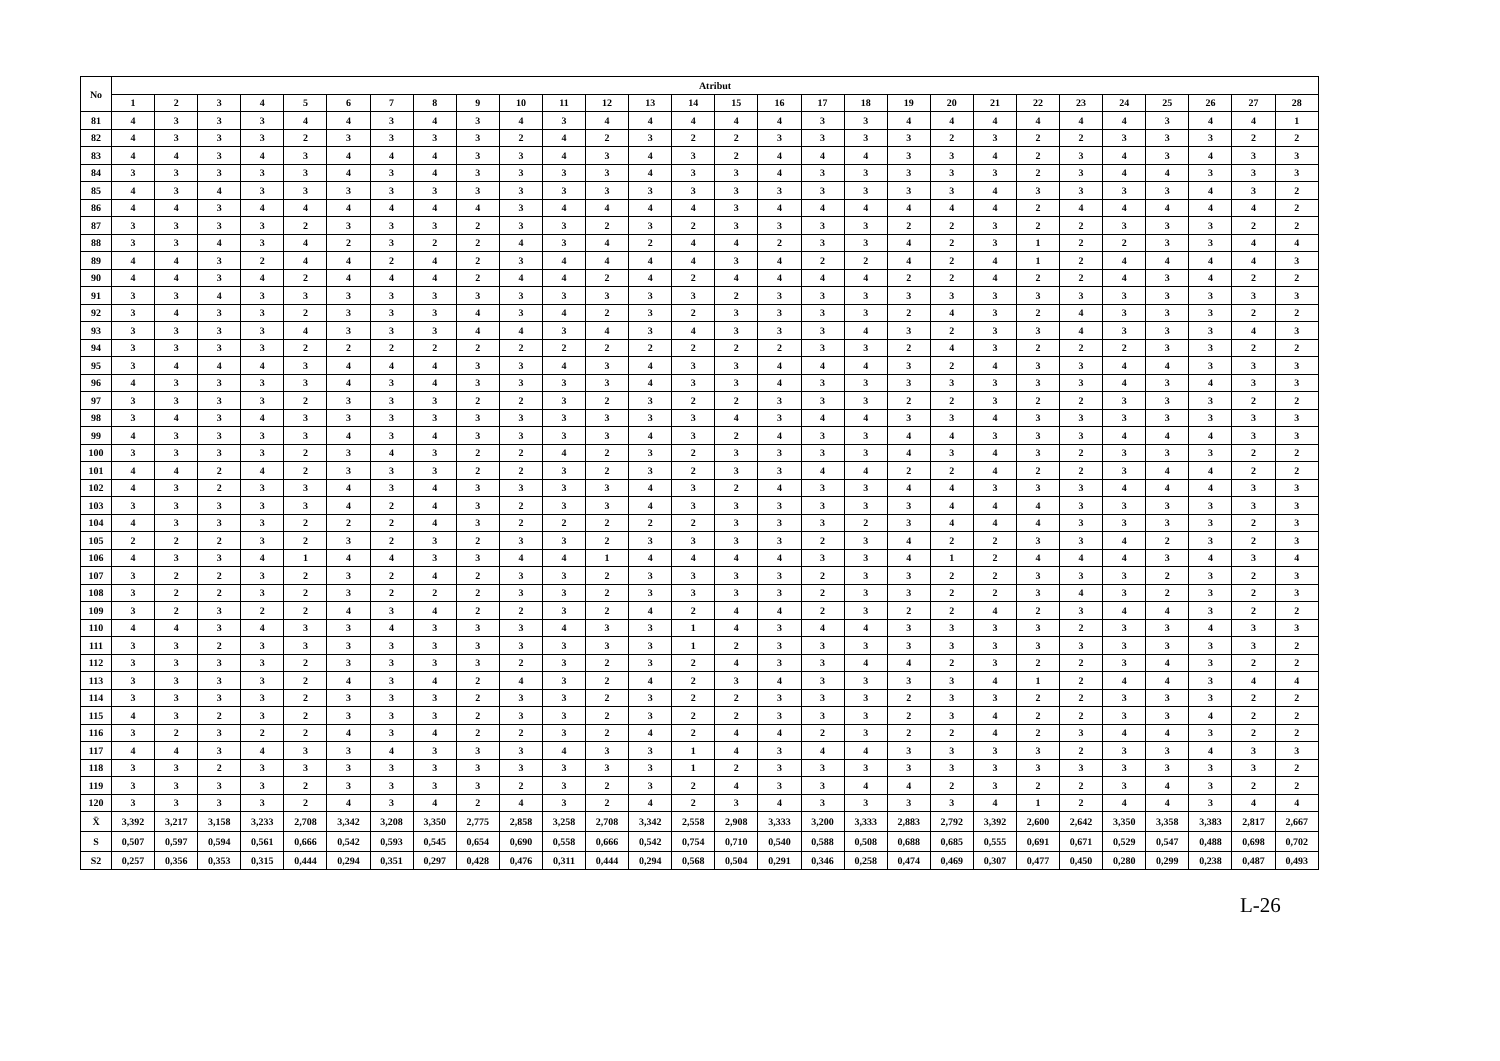| No | Atribut | | | | | | | | | | | | | | | | | | | | | | | | | | | |
| --- | --- | --- | --- | --- | --- | --- | --- | --- | --- | --- | --- | --- | --- | --- | --- | --- | --- | --- | --- | --- | --- | --- | --- | --- | --- | --- | --- | --- |
| | 1 | 2 | 3 | 4 | 5 | 6 | 7 | 8 | 9 | 10 | 11 | 12 | 13 | 14 | 15 | 16 | 17 | 18 | 19 | 20 | 21 | 22 | 23 | 24 | 25 | 26 | 27 | 28 |
| 81 | 4 | 3 | 3 | 3 | 4 | 4 | 3 | 4 | 3 | 4 | 3 | 4 | 4 | 4 | 4 | 4 | 3 | 3 | 4 | 4 | 4 | 4 | 4 | 4 | 3 | 4 | 4 | 1 |
| 82 | 4 | 3 | 3 | 3 | 2 | 3 | 3 | 3 | 3 | 2 | 4 | 2 | 3 | 2 | 2 | 3 | 3 | 3 | 3 | 2 | 3 | 2 | 2 | 3 | 3 | 3 | 2 | 2 |
| 83 | 4 | 4 | 3 | 4 | 3 | 4 | 4 | 4 | 3 | 3 | 4 | 3 | 4 | 3 | 2 | 4 | 4 | 4 | 3 | 3 | 4 | 2 | 3 | 4 | 3 | 4 | 3 | 3 |
| 84 | 3 | 3 | 3 | 3 | 3 | 4 | 3 | 4 | 3 | 3 | 3 | 3 | 4 | 3 | 3 | 4 | 3 | 3 | 3 | 3 | 3 | 2 | 3 | 4 | 4 | 3 | 3 | 3 |
| 85 | 4 | 3 | 4 | 3 | 3 | 3 | 3 | 3 | 3 | 3 | 3 | 3 | 3 | 3 | 3 | 3 | 3 | 3 | 3 | 3 | 4 | 3 | 3 | 3 | 3 | 4 | 3 | 2 |
| 86 | 4 | 4 | 3 | 4 | 4 | 4 | 4 | 4 | 4 | 3 | 4 | 4 | 4 | 4 | 3 | 4 | 4 | 4 | 4 | 4 | 4 | 2 | 4 | 4 | 4 | 4 | 4 | 2 |
| 87 | 3 | 3 | 3 | 3 | 2 | 3 | 3 | 3 | 2 | 3 | 3 | 2 | 3 | 2 | 3 | 3 | 3 | 3 | 2 | 2 | 3 | 2 | 2 | 3 | 3 | 3 | 2 | 2 |
| 88 | 3 | 3 | 4 | 3 | 4 | 2 | 3 | 2 | 2 | 4 | 3 | 4 | 2 | 4 | 4 | 2 | 3 | 3 | 4 | 2 | 3 | 1 | 2 | 2 | 3 | 3 | 4 | 4 |
| 89 | 4 | 4 | 3 | 2 | 4 | 4 | 2 | 4 | 2 | 3 | 4 | 4 | 4 | 4 | 3 | 4 | 2 | 2 | 4 | 2 | 4 | 1 | 2 | 4 | 4 | 4 | 4 | 3 |
| 90 | 4 | 4 | 3 | 4 | 2 | 4 | 4 | 4 | 2 | 4 | 4 | 2 | 4 | 2 | 4 | 4 | 4 | 4 | 2 | 2 | 4 | 2 | 2 | 4 | 3 | 4 | 2 | 2 |
| 91 | 3 | 3 | 4 | 3 | 3 | 3 | 3 | 3 | 3 | 3 | 3 | 3 | 3 | 3 | 2 | 3 | 3 | 3 | 3 | 3 | 3 | 3 | 3 | 3 | 3 | 3 | 3 | 3 |
| 92 | 3 | 4 | 3 | 3 | 2 | 3 | 3 | 3 | 4 | 3 | 4 | 2 | 3 | 2 | 3 | 3 | 3 | 3 | 2 | 4 | 3 | 2 | 4 | 3 | 3 | 3 | 2 | 2 |
| 93 | 3 | 3 | 3 | 3 | 4 | 3 | 3 | 3 | 4 | 4 | 3 | 4 | 3 | 4 | 3 | 3 | 3 | 4 | 3 | 2 | 3 | 3 | 4 | 3 | 3 | 3 | 4 | 3 |
| 94 | 3 | 3 | 3 | 3 | 2 | 2 | 2 | 2 | 2 | 2 | 2 | 2 | 2 | 2 | 2 | 2 | 3 | 3 | 2 | 4 | 3 | 2 | 2 | 2 | 3 | 3 | 2 | 2 |
| 95 | 3 | 4 | 4 | 4 | 3 | 4 | 4 | 4 | 3 | 3 | 4 | 3 | 4 | 3 | 3 | 4 | 4 | 4 | 3 | 2 | 4 | 3 | 3 | 4 | 4 | 3 | 3 | 3 |
| 96 | 4 | 3 | 3 | 3 | 3 | 4 | 3 | 4 | 3 | 3 | 3 | 3 | 4 | 3 | 3 | 4 | 3 | 3 | 3 | 3 | 3 | 3 | 3 | 4 | 3 | 4 | 3 | 3 |
| 97 | 3 | 3 | 3 | 3 | 2 | 3 | 3 | 3 | 2 | 2 | 3 | 2 | 3 | 2 | 2 | 3 | 3 | 3 | 2 | 2 | 3 | 2 | 2 | 3 | 3 | 3 | 2 | 2 |
| 98 | 3 | 4 | 3 | 4 | 3 | 3 | 3 | 3 | 3 | 3 | 3 | 3 | 3 | 3 | 4 | 3 | 4 | 4 | 3 | 3 | 4 | 3 | 3 | 3 | 3 | 3 | 3 | 3 |
| 99 | 4 | 3 | 3 | 3 | 3 | 4 | 3 | 4 | 3 | 3 | 3 | 3 | 4 | 3 | 2 | 4 | 3 | 3 | 4 | 4 | 3 | 3 | 3 | 4 | 4 | 4 | 3 | 3 |
| 100 | 3 | 3 | 3 | 3 | 2 | 3 | 4 | 3 | 2 | 2 | 4 | 2 | 3 | 2 | 3 | 3 | 3 | 3 | 4 | 3 | 4 | 3 | 2 | 3 | 3 | 3 | 2 | 2 |
| 101 | 4 | 4 | 2 | 4 | 2 | 3 | 3 | 3 | 2 | 2 | 3 | 2 | 3 | 2 | 3 | 3 | 4 | 4 | 2 | 2 | 4 | 2 | 2 | 3 | 4 | 4 | 2 | 2 |
| 102 | 4 | 3 | 2 | 3 | 3 | 4 | 3 | 4 | 3 | 3 | 3 | 3 | 4 | 3 | 2 | 4 | 3 | 3 | 4 | 4 | 3 | 3 | 3 | 4 | 4 | 4 | 3 | 3 |
| 103 | 3 | 3 | 3 | 3 | 3 | 4 | 2 | 4 | 3 | 2 | 3 | 3 | 4 | 3 | 3 | 3 | 3 | 3 | 3 | 4 | 4 | 4 | 3 | 3 | 3 | 3 | 3 | 3 |
| 104 | 4 | 3 | 3 | 3 | 2 | 2 | 2 | 4 | 3 | 2 | 2 | 2 | 2 | 2 | 3 | 3 | 3 | 2 | 3 | 4 | 4 | 4 | 3 | 3 | 3 | 3 | 2 | 3 |
| 105 | 2 | 2 | 2 | 3 | 2 | 3 | 2 | 3 | 2 | 3 | 3 | 2 | 3 | 3 | 3 | 3 | 2 | 3 | 4 | 2 | 2 | 3 | 3 | 4 | 2 | 3 | 2 | 3 |
| 106 | 4 | 3 | 3 | 4 | 1 | 4 | 4 | 3 | 3 | 4 | 4 | 1 | 4 | 4 | 4 | 4 | 3 | 3 | 4 | 1 | 2 | 4 | 4 | 4 | 3 | 4 | 3 | 4 |
| 107 | 3 | 2 | 2 | 3 | 2 | 3 | 2 | 4 | 2 | 3 | 3 | 2 | 3 | 3 | 3 | 3 | 2 | 3 | 3 | 2 | 2 | 3 | 3 | 3 | 2 | 3 | 2 | 3 |
| 108 | 3 | 2 | 2 | 3 | 2 | 3 | 2 | 2 | 2 | 3 | 3 | 2 | 3 | 3 | 3 | 3 | 2 | 3 | 3 | 2 | 2 | 3 | 4 | 3 | 2 | 3 | 2 | 3 |
| 109 | 3 | 2 | 3 | 2 | 2 | 4 | 3 | 4 | 2 | 2 | 3 | 2 | 4 | 2 | 4 | 4 | 2 | 3 | 2 | 2 | 4 | 2 | 3 | 4 | 4 | 3 | 2 | 2 |
| 110 | 4 | 4 | 3 | 4 | 3 | 3 | 4 | 3 | 3 | 3 | 4 | 3 | 3 | 1 | 4 | 3 | 4 | 4 | 3 | 3 | 3 | 3 | 2 | 3 | 3 | 4 | 3 | 3 |
| 111 | 3 | 3 | 2 | 3 | 3 | 3 | 3 | 3 | 3 | 3 | 3 | 3 | 3 | 1 | 2 | 3 | 3 | 3 | 3 | 3 | 3 | 3 | 3 | 3 | 3 | 3 | 3 | 2 |
| 112 | 3 | 3 | 3 | 3 | 2 | 3 | 3 | 3 | 3 | 2 | 3 | 2 | 3 | 2 | 4 | 3 | 3 | 4 | 4 | 2 | 3 | 2 | 2 | 3 | 4 | 3 | 2 | 2 |
| 113 | 3 | 3 | 3 | 3 | 2 | 4 | 3 | 4 | 2 | 4 | 3 | 2 | 4 | 2 | 3 | 4 | 3 | 3 | 3 | 3 | 4 | 1 | 2 | 4 | 4 | 3 | 4 | 4 |
| 114 | 3 | 3 | 3 | 3 | 2 | 3 | 3 | 3 | 2 | 3 | 3 | 2 | 3 | 2 | 2 | 3 | 3 | 3 | 2 | 3 | 3 | 2 | 2 | 3 | 3 | 3 | 2 | 2 |
| 115 | 4 | 3 | 2 | 3 | 2 | 3 | 3 | 3 | 2 | 3 | 3 | 2 | 3 | 2 | 2 | 3 | 3 | 3 | 2 | 3 | 4 | 2 | 2 | 3 | 3 | 4 | 2 | 2 |
| 116 | 3 | 2 | 3 | 2 | 2 | 4 | 3 | 4 | 2 | 2 | 3 | 2 | 4 | 2 | 4 | 4 | 2 | 3 | 2 | 2 | 4 | 2 | 3 | 4 | 4 | 3 | 2 | 2 |
| 117 | 4 | 4 | 3 | 4 | 3 | 3 | 4 | 3 | 3 | 3 | 4 | 3 | 3 | 1 | 4 | 3 | 4 | 4 | 3 | 3 | 3 | 3 | 2 | 3 | 3 | 4 | 3 | 3 |
| 118 | 3 | 3 | 2 | 3 | 3 | 3 | 3 | 3 | 3 | 3 | 3 | 3 | 3 | 1 | 2 | 3 | 3 | 3 | 3 | 3 | 3 | 3 | 3 | 3 | 3 | 3 | 3 | 2 |
| 119 | 3 | 3 | 3 | 3 | 2 | 3 | 3 | 3 | 3 | 2 | 3 | 2 | 3 | 2 | 4 | 3 | 3 | 4 | 4 | 2 | 3 | 2 | 2 | 3 | 4 | 3 | 2 | 2 |
| 120 | 3 | 3 | 3 | 3 | 2 | 4 | 3 | 4 | 2 | 4 | 3 | 2 | 4 | 2 | 3 | 4 | 3 | 3 | 3 | 3 | 4 | 1 | 2 | 4 | 4 | 3 | 4 | 4 |
| X̄ | 3,392 | 3,217 | 3,158 | 3,233 | 2,708 | 3,342 | 3,208 | 3,350 | 2,775 | 2,858 | 3,258 | 2,708 | 3,342 | 2,558 | 2,908 | 3,333 | 3,200 | 3,333 | 2,883 | 2,792 | 3,392 | 2,600 | 2,642 | 3,350 | 3,358 | 3,383 | 2,817 | 2,667 |
| S | 0,507 | 0,597 | 0,594 | 0,561 | 0,666 | 0,542 | 0,593 | 0,545 | 0,654 | 0,690 | 0,558 | 0,666 | 0,542 | 0,754 | 0,710 | 0,540 | 0,588 | 0,508 | 0,688 | 0,685 | 0,555 | 0,691 | 0,671 | 0,529 | 0,547 | 0,488 | 0,698 | 0,702 |
| S2 | 0,257 | 0,356 | 0,353 | 0,315 | 0,444 | 0,294 | 0,351 | 0,297 | 0,428 | 0,476 | 0,311 | 0,444 | 0,294 | 0,568 | 0,504 | 0,291 | 0,346 | 0,258 | 0,474 | 0,469 | 0,307 | 0,477 | 0,450 | 0,280 | 0,299 | 0,238 | 0,487 | 0,493 |
L-26